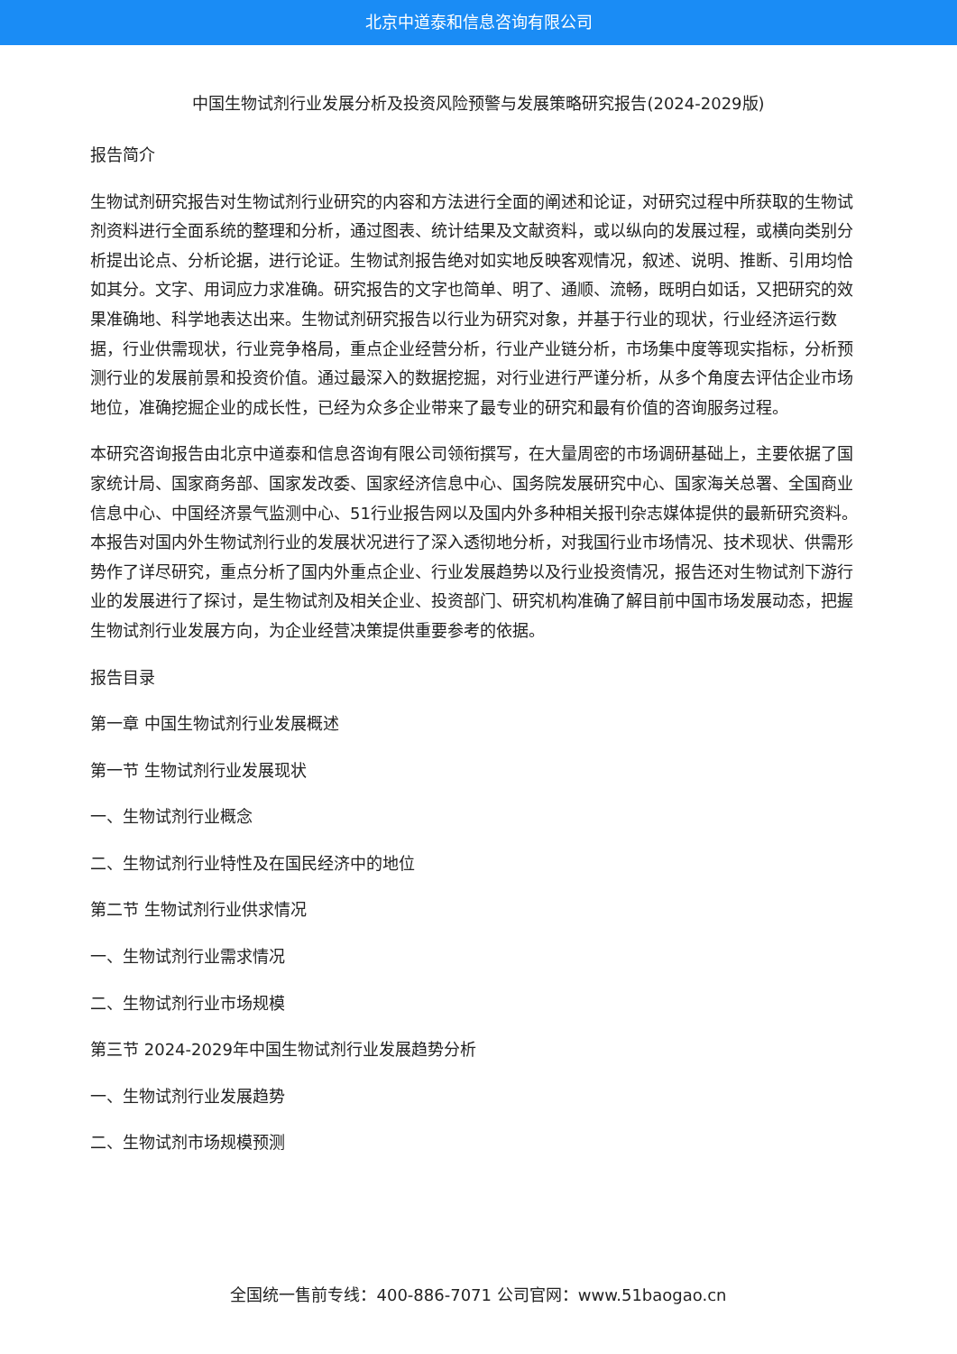北京中道泰和信息咨询有限公司
中国生物试剂行业发展分析及投资风险预警与发展策略研究报告(2024-2029版)
报告简介
生物试剂研究报告对生物试剂行业研究的内容和方法进行全面的阐述和论证，对研究过程中所获取的生物试剂资料进行全面系统的整理和分析，通过图表、统计结果及文献资料，或以纵向的发展过程，或横向类别分析提出论点、分析论据，进行论证。生物试剂报告绝对如实地反映客观情况，叙述、说明、推断、引用均恰如其分。文字、用词应力求准确。研究报告的文字也简单、明了、通顺、流畅，既明白如话，又把研究的效果准确地、科学地表达出来。生物试剂研究报告以行业为研究对象，并基于行业的现状，行业经济运行数据，行业供需现状，行业竞争格局，重点企业经营分析，行业产业链分析，市场集中度等现实指标，分析预测行业的发展前景和投资价值。通过最深入的数据挖掘，对行业进行严谨分析，从多个角度去评估企业市场地位，准确挖掘企业的成长性，已经为众多企业带来了最专业的研究和最有价值的咨询服务过程。
本研究咨询报告由北京中道泰和信息咨询有限公司领衔撰写，在大量周密的市场调研基础上，主要依据了国家统计局、国家商务部、国家发改委、国家经济信息中心、国务院发展研究中心、国家海关总署、全国商业信息中心、中国经济景气监测中心、51行业报告网以及国内外多种相关报刊杂志媒体提供的最新研究资料。本报告对国内外生物试剂行业的发展状况进行了深入透彻地分析，对我国行业市场情况、技术现状、供需形势作了详尽研究，重点分析了国内外重点企业、行业发展趋势以及行业投资情况，报告还对生物试剂下游行业的发展进行了探讨，是生物试剂及相关企业、投资部门、研究机构准确了解目前中国市场发展动态，把握生物试剂行业发展方向，为企业经营决策提供重要参考的依据。
报告目录
第一章 中国生物试剂行业发展概述
第一节 生物试剂行业发展现状
一、生物试剂行业概念
二、生物试剂行业特性及在国民经济中的地位
第二节 生物试剂行业供求情况
一、生物试剂行业需求情况
二、生物试剂行业市场规模
第三节 2024-2029年中国生物试剂行业发展趋势分析
一、生物试剂行业发展趋势
二、生物试剂市场规模预测
全国统一售前专线：400-886-7071 公司官网：www.51baogao.cn